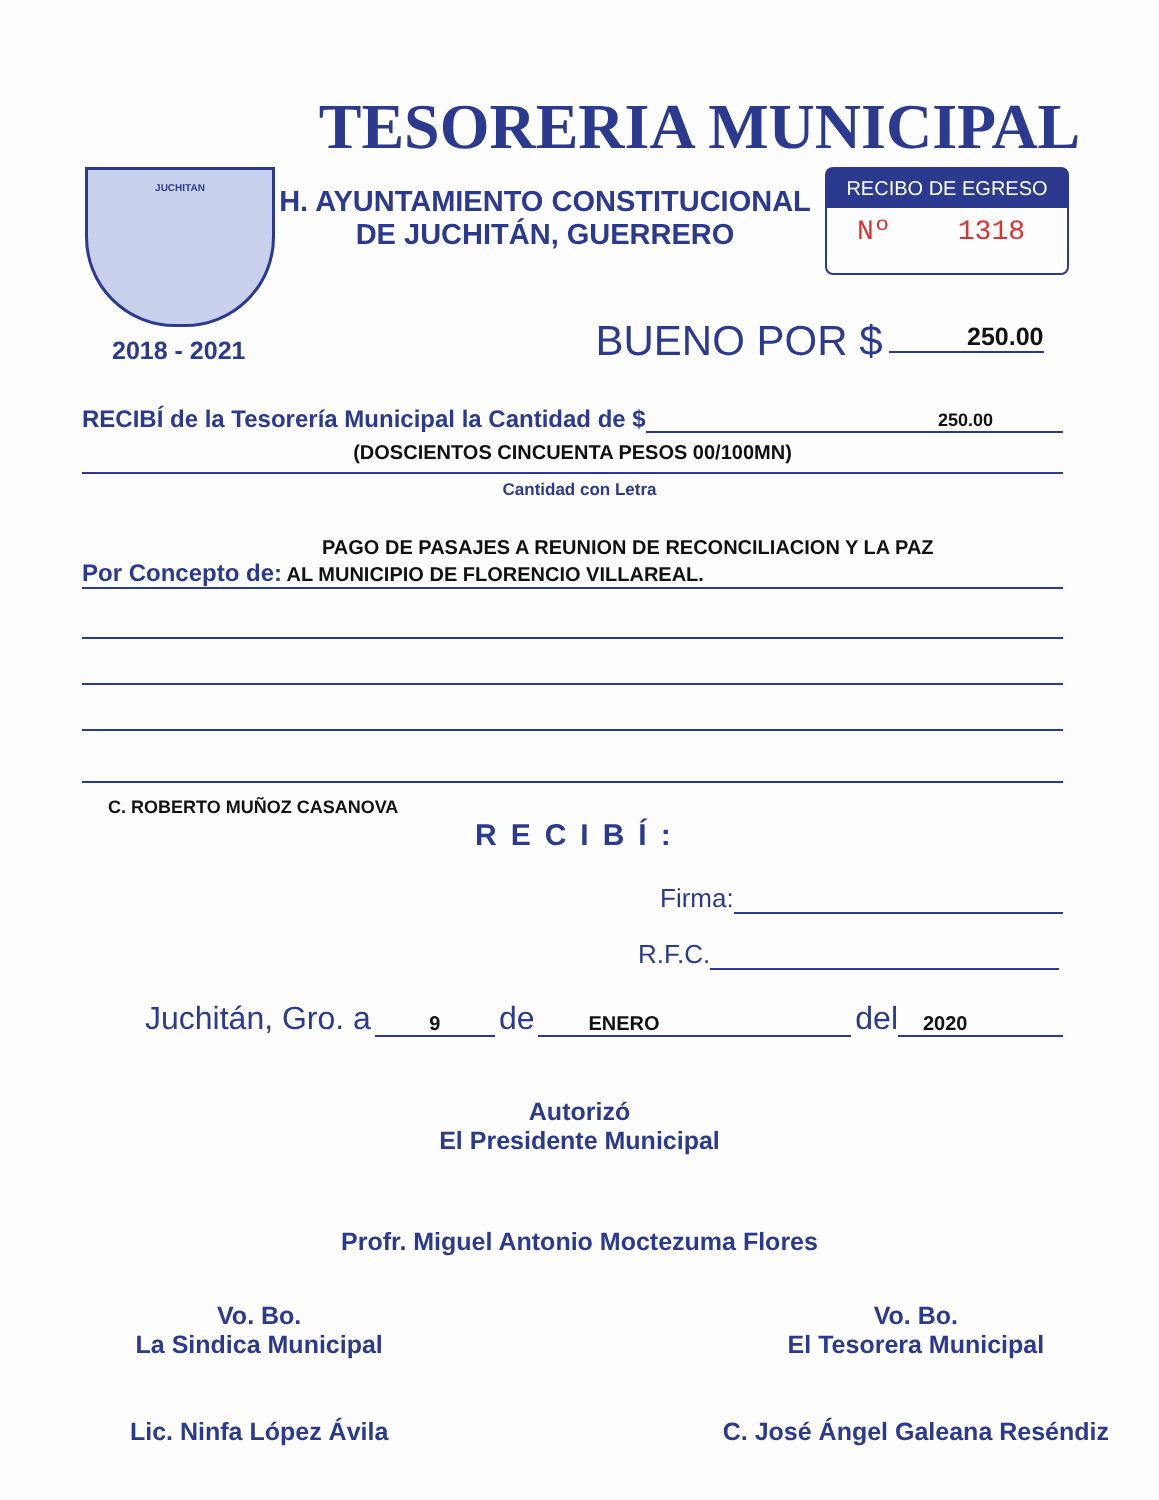TESORERIA MUNICIPAL
JUCHITAN
H. AYUNTAMIENTO CONSTITUCIONAL
DE JUCHITÁN, GUERRERO
RECIBO DE EGRESO
Nº 1318
2018 - 2021 BUENO POR $ 250.00
RECIBÍ de la Tesorería Municipal la Cantidad de $ 250.00
(DOSCIENTOS CINCUENTA PESOS 00/100MN)
Cantidad con Letra
PAGO DE PASAJES A REUNION DE RECONCILIACION Y LA PAZ
Por Concepto de: AL MUNICIPIO DE FLORENCIO VILLAREAL.
C. ROBERTO MUÑOZ CASANOVA
RECIBÍ:
Firma:
R.F.C.
Juchitán, Gro. a 9 de ENERO del 2020
Autorizó
El Presidente Municipal
Profr. Miguel Antonio Moctezuma Flores
Vo. Bo.
La Sindica Municipal
Lic. Ninfa López Ávila
Vo. Bo.
El Tesorera Municipal
C. José Ángel Galeana Reséndiz